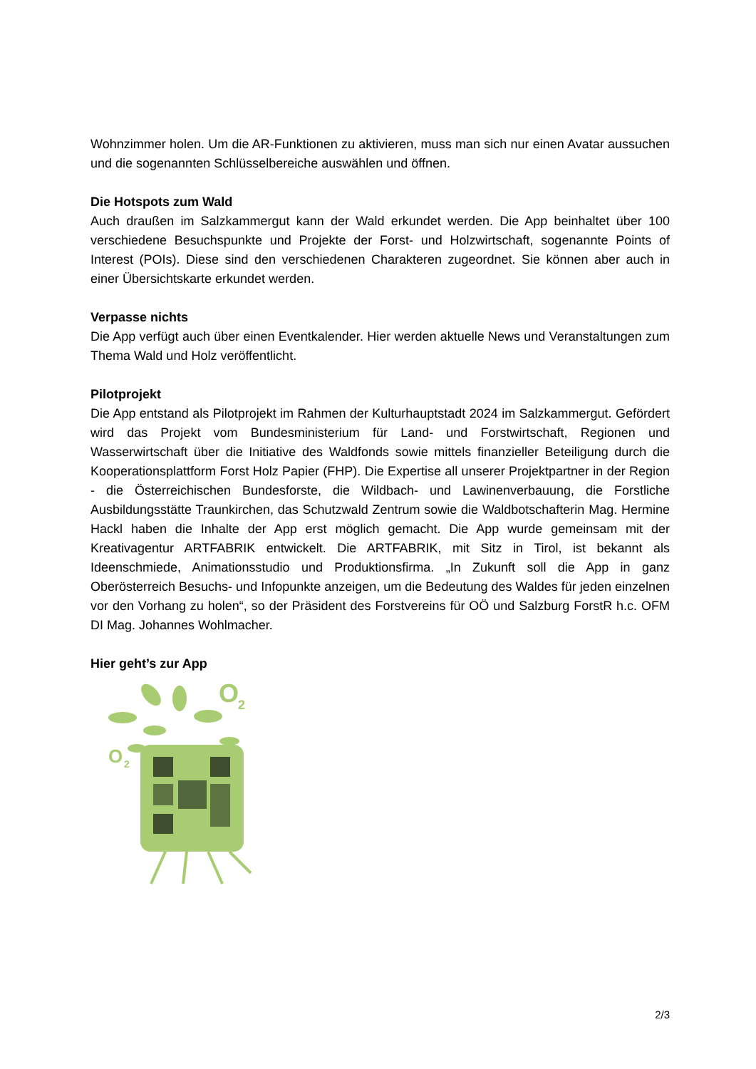Wohnzimmer holen. Um die AR-Funktionen zu aktivieren, muss man sich nur einen Avatar aussuchen und die sogenannten Schlüsselbereiche auswählen und öffnen.
Die Hotspots zum Wald
Auch draußen im Salzkammergut kann der Wald erkundet werden. Die App beinhaltet über 100 verschiedene Besuchspunkte und Projekte der Forst- und Holzwirtschaft, sogenannte Points of Interest (POIs). Diese sind den verschiedenen Charakteren zugeordnet. Sie können aber auch in einer Übersichtskarte erkundet werden.
Verpasse nichts
Die App verfügt auch über einen Eventkalender. Hier werden aktuelle News und Veranstaltungen zum Thema Wald und Holz veröffentlicht.
Pilotprojekt
Die App entstand als Pilotprojekt im Rahmen der Kulturhauptstadt 2024 im Salzkammergut. Gefördert wird das Projekt vom Bundesministerium für Land- und Forstwirtschaft, Regionen und Wasserwirtschaft über die Initiative des Waldfonds sowie mittels finanzieller Beteiligung durch die Kooperationsplattform Forst Holz Papier (FHP). Die Expertise all unserer Projektpartner in der Region - die Österreichischen Bundesforste, die Wildbach- und Lawinenverbauung, die Forstliche Ausbildungsstätte Traunkirchen, das Schutzwald Zentrum sowie die Waldbotschafterin Mag. Hermine Hackl haben die Inhalte der App erst möglich gemacht. Die App wurde gemeinsam mit der Kreativagentur ARTFABRIK entwickelt. Die ARTFABRIK, mit Sitz in Tirol, ist bekannt als Ideenschmiede, Animationsstudio und Produktionsfirma. „In Zukunft soll die App in ganz Oberösterreich Besuchs- und Infopunkte anzeigen, um die Bedeutung des Waldes für jeden einzelnen vor den Vorhang zu holen“, so der Präsident des Forstvereins für OÖ und Salzburg ForstR h.c. OFM DI Mag. Johannes Wohlmacher.
Hier geht’s zur App
O
2
O
2
2/3